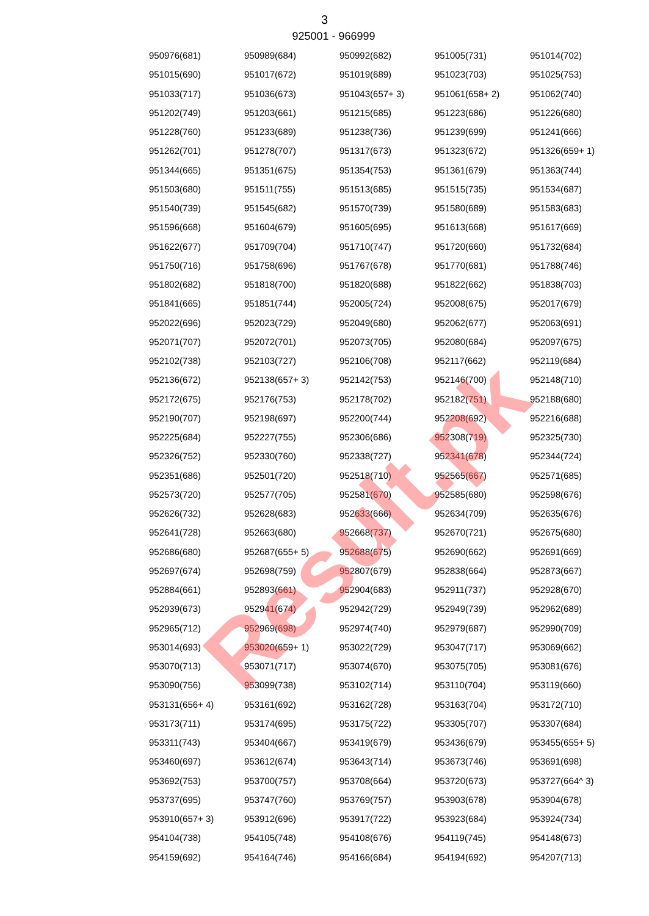3
925001 - 966999
| 950976(681) | 950989(684) | 950992(682) | 951005(731) | 951014(702) |
| 951015(690) | 951017(672) | 951019(689) | 951023(703) | 951025(753) |
| 951033(717) | 951036(673) | 951043(657+ 3) | 951061(658+ 2) | 951062(740) |
| 951202(749) | 951203(661) | 951215(685) | 951223(686) | 951226(680) |
| 951228(760) | 951233(689) | 951238(736) | 951239(699) | 951241(666) |
| 951262(701) | 951278(707) | 951317(673) | 951323(672) | 951326(659+ 1) |
| 951344(665) | 951351(675) | 951354(753) | 951361(679) | 951363(744) |
| 951503(680) | 951511(755) | 951513(685) | 951515(735) | 951534(687) |
| 951540(739) | 951545(682) | 951570(739) | 951580(689) | 951583(683) |
| 951596(668) | 951604(679) | 951605(695) | 951613(668) | 951617(669) |
| 951622(677) | 951709(704) | 951710(747) | 951720(660) | 951732(684) |
| 951750(716) | 951758(696) | 951767(678) | 951770(681) | 951788(746) |
| 951802(682) | 951818(700) | 951820(688) | 951822(662) | 951838(703) |
| 951841(665) | 951851(744) | 952005(724) | 952008(675) | 952017(679) |
| 952022(696) | 952023(729) | 952049(680) | 952062(677) | 952063(691) |
| 952071(707) | 952072(701) | 952073(705) | 952080(684) | 952097(675) |
| 952102(738) | 952103(727) | 952106(708) | 952117(662) | 952119(684) |
| 952136(672) | 952138(657+ 3) | 952142(753) | 952146(700) | 952148(710) |
| 952172(675) | 952176(753) | 952178(702) | 952182(751) | 952188(680) |
| 952190(707) | 952198(697) | 952200(744) | 952208(692) | 952216(688) |
| 952225(684) | 952227(755) | 952306(686) | 952308(719) | 952325(730) |
| 952326(752) | 952330(760) | 952338(727) | 952341(678) | 952344(724) |
| 952351(686) | 952501(720) | 952518(710) | 952565(667) | 952571(685) |
| 952573(720) | 952577(705) | 952581(670) | 952585(680) | 952598(676) |
| 952626(732) | 952628(683) | 952633(666) | 952634(709) | 952635(676) |
| 952641(728) | 952663(680) | 952668(737) | 952670(721) | 952675(680) |
| 952686(680) | 952687(655+ 5) | 952688(675) | 952690(662) | 952691(669) |
| 952697(674) | 952698(759) | 952807(679) | 952838(664) | 952873(667) |
| 952884(661) | 952893(661) | 952904(683) | 952911(737) | 952928(670) |
| 952939(673) | 952941(674) | 952942(729) | 952949(739) | 952962(689) |
| 952965(712) | 952969(698) | 952974(740) | 952979(687) | 952990(709) |
| 953014(693) | 953020(659+ 1) | 953022(729) | 953047(717) | 953069(662) |
| 953070(713) | 953071(717) | 953074(670) | 953075(705) | 953081(676) |
| 953090(756) | 953099(738) | 953102(714) | 953110(704) | 953119(660) |
| 953131(656+ 4) | 953161(692) | 953162(728) | 953163(704) | 953172(710) |
| 953173(711) | 953174(695) | 953175(722) | 953305(707) | 953307(684) |
| 953311(743) | 953404(667) | 953419(679) | 953436(679) | 953455(655+ 5) |
| 953460(697) | 953612(674) | 953643(714) | 953673(746) | 953691(698) |
| 953692(753) | 953700(757) | 953708(664) | 953720(673) | 953727(664^ 3) |
| 953737(695) | 953747(760) | 953769(757) | 953903(678) | 953904(678) |
| 953910(657+ 3) | 953912(696) | 953917(722) | 953923(684) | 953924(734) |
| 954104(738) | 954105(748) | 954108(676) | 954119(745) | 954148(673) |
| 954159(692) | 954164(746) | 954166(684) | 954194(692) | 954207(713) |
Result.pk